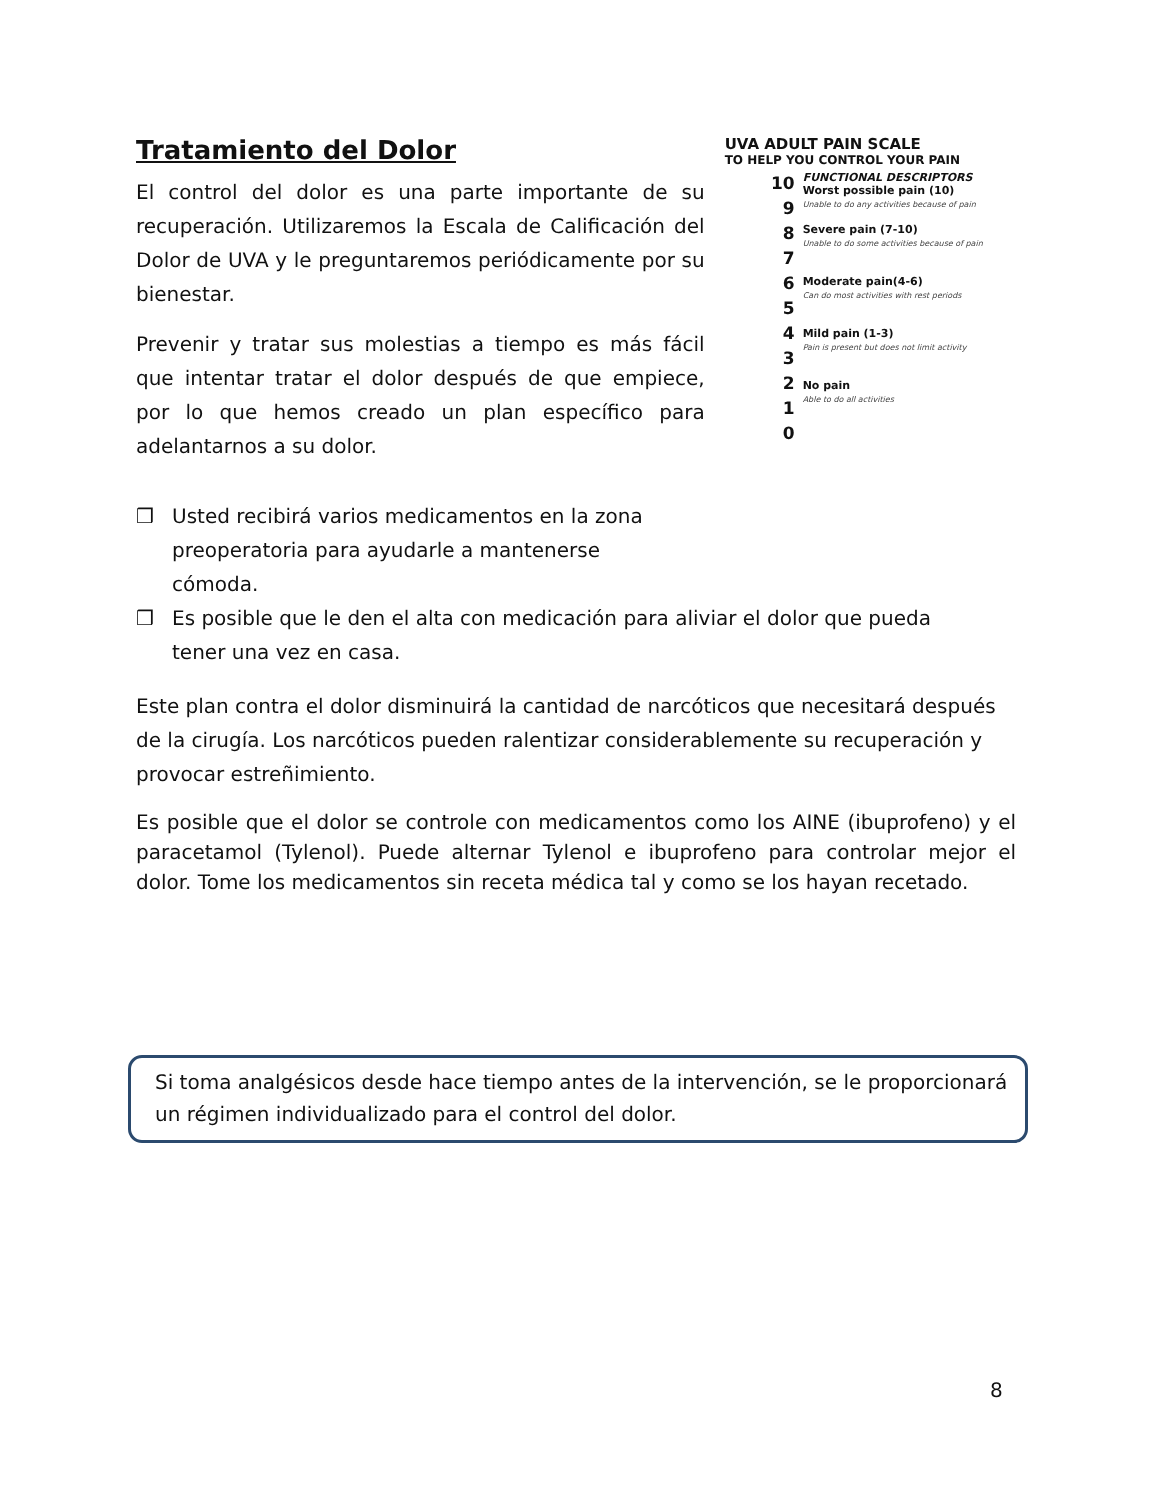Tratamiento del Dolor
El control del dolor es una parte importante de su recuperación. Utilizaremos la Escala de Calificación del Dolor de UVA y le preguntaremos periódicamente por su bienestar.
Prevenir y tratar sus molestias a tiempo es más fácil que intentar tratar el dolor después de que empiece, por lo que hemos creado un plan específico para adelantarnos a su dolor.
UVA ADULT PAIN SCALE
TO HELP YOU CONTROL YOUR PAIN
10
9
8
7
6
5
4
3
2
1
0
FUNCTIONAL DESCRIPTORS
Worst possible pain (10)
Unable to do any activities because of pain
Severe pain (7-10)
Unable to do some activities because of pain
Moderate pain(4-6)
Can do most activities with rest periods
Mild pain (1-3)
Pain is present but does not limit activity
No pain
Able to do all activities
❒ Usted recibirá varios medicamentos en la zona
preoperatoria para ayudarle a mantenerse
cómoda.
❒ Es posible que le den el alta con medicación para aliviar el dolor que pueda tener una vez en casa.
Este plan contra el dolor disminuirá la cantidad de narcóticos que necesitará después de la cirugía. Los narcóticos pueden ralentizar considerablemente su recuperación y provocar estreñimiento.
Es posible que el dolor se controle con medicamentos como los AINE (ibuprofeno) y el paracetamol (Tylenol). Puede alternar Tylenol e ibuprofeno para controlar mejor el dolor. Tome los medicamentos sin receta médica tal y como se los hayan recetado.
Si toma analgésicos desde hace tiempo antes de la intervención, se le proporcionará un régimen individualizado para el control del dolor.
8